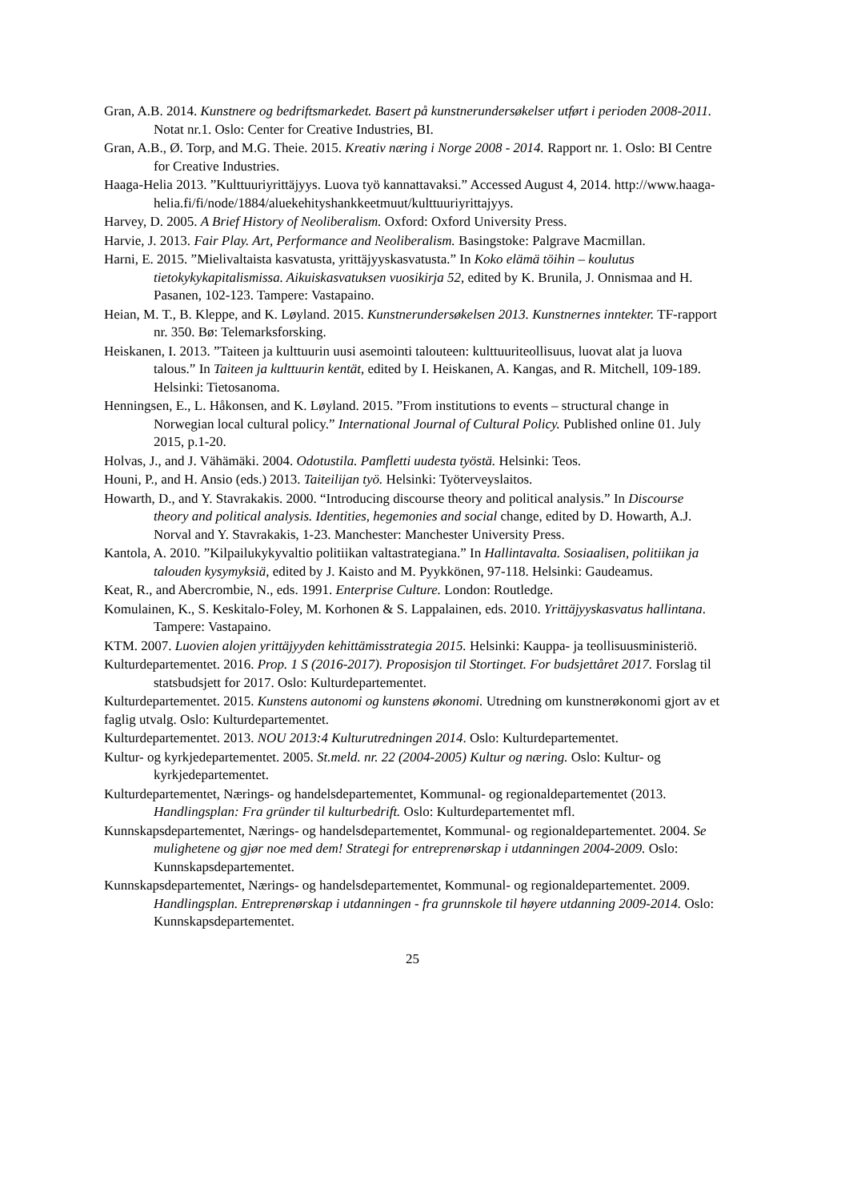Gran, A.B. 2014. Kunstnere og bedriftsmarkedet. Basert på kunstnerundersøkelser utført i perioden 2008-2011. Notat nr.1. Oslo: Center for Creative Industries, BI.
Gran, A.B., Ø. Torp, and M.G. Theie. 2015. Kreativ næring i Norge 2008 - 2014. Rapport nr. 1. Oslo: BI Centre for Creative Industries.
Haaga-Helia 2013. ”Kulttuuriyrittäjyys. Luova työ kannattavaksi.” Accessed August 4, 2014. http://www.haaga-helia.fi/fi/node/1884/aluekehityshankkeetmuut/kulttuuriyrittajyys.
Harvey, D. 2005. A Brief History of Neoliberalism. Oxford: Oxford University Press.
Harvie, J. 2013. Fair Play. Art, Performance and Neoliberalism. Basingstoke: Palgrave Macmillan.
Harni, E. 2015. ”Mielivaltaista kasvatusta, yrittäjyyskasvatusta.” In Koko elämä töihin – koulutus tietokykykapitalismissa. Aikuiskasvatuksen vuosikirja 52, edited by K. Brunila, J. Onnismaa and H. Pasanen, 102-123. Tampere: Vastapaino.
Heian, M. T., B. Kleppe, and K. Løyland. 2015. Kunstnerundersøkelsen 2013. Kunstnernes inntekter. TF-rapport nr. 350. Bø: Telemarksforsking.
Heiskanen, I. 2013. ”Taiteen ja kulttuurin uusi asemointi talouteen: kulttuuriteollisuus, luovat alat ja luova talous.” In Taiteen ja kulttuurin kentät, edited by I. Heiskanen, A. Kangas, and R. Mitchell, 109-189. Helsinki: Tietosanoma.
Henningsen, E., L. Håkonsen, and K. Løyland. 2015. ”From institutions to events – structural change in Norwegian local cultural policy.” International Journal of Cultural Policy. Published online 01. July 2015, p.1-20.
Holvas, J., and J. Vähämäki. 2004. Odotustila. Pamfletti uudesta työstä. Helsinki: Teos.
Houni, P., and H. Ansio (eds.) 2013. Taiteilijan työ. Helsinki: Työterveyslaitos.
Howarth, D., and Y. Stavrakakis. 2000. “Introducing discourse theory and political analysis.” In Discourse theory and political analysis. Identities, hegemonies and social change, edited by D. Howarth, A.J. Norval and Y. Stavrakakis, 1-23. Manchester: Manchester University Press.
Kantola, A. 2010. ”Kilpailukykyvaltio politiikan valtastrategiana.” In Hallintavalta. Sosiaalisen, politiikan ja talouden kysymyksiä, edited by J. Kaisto and M. Pyykkönen, 97-118. Helsinki: Gaudeamus.
Keat, R., and Abercrombie, N., eds. 1991. Enterprise Culture. London: Routledge.
Komulainen, K., S. Keskitalo-Foley, M. Korhonen & S. Lappalainen, eds. 2010. Yrittäjyyskasvatus hallintana. Tampere: Vastapaino.
KTM. 2007. Luovien alojen yrittäjyyden kehittämisstrategia 2015. Helsinki: Kauppa- ja teollisuusministeriö.
Kulturdepartementet. 2016. Prop. 1 S (2016-2017). Proposisjon til Stortinget. For budsjettåret 2017. Forslag til statsbudsjett for 2017. Oslo: Kulturdepartementet.
Kulturdepartementet. 2015. Kunstens autonomi og kunstens økonomi. Utredning om kunstnerøkonomi gjort av et faglig utvalg. Oslo: Kulturdepartementet.
Kulturdepartementet. 2013. NOU 2013:4 Kulturutredningen 2014. Oslo: Kulturdepartementet.
Kultur- og kyrkjedepartementet. 2005. St.meld. nr. 22 (2004-2005) Kultur og næring. Oslo: Kultur- og kyrkjedepartementet.
Kulturdepartementet, Nærings- og handelsdepartementet, Kommunal- og regionaldepartementet (2013. Handlingsplan: Fra gründer til kulturbedrift. Oslo: Kulturdepartementet mfl.
Kunnskapsdepartementet, Nærings- og handelsdepartementet, Kommunal- og regionaldepartementet. 2004. Se mulighetene og gjør noe med dem! Strategi for entreprenørskap i utdanningen 2004-2009. Oslo: Kunnskapsdepartementet.
Kunnskapsdepartementet, Nærings- og handelsdepartementet, Kommunal- og regionaldepartementet. 2009. Handlingsplan. Entreprenørskap i utdanningen - fra grunnskole til høyere utdanning 2009-2014. Oslo: Kunnskapsdepartementet.
25